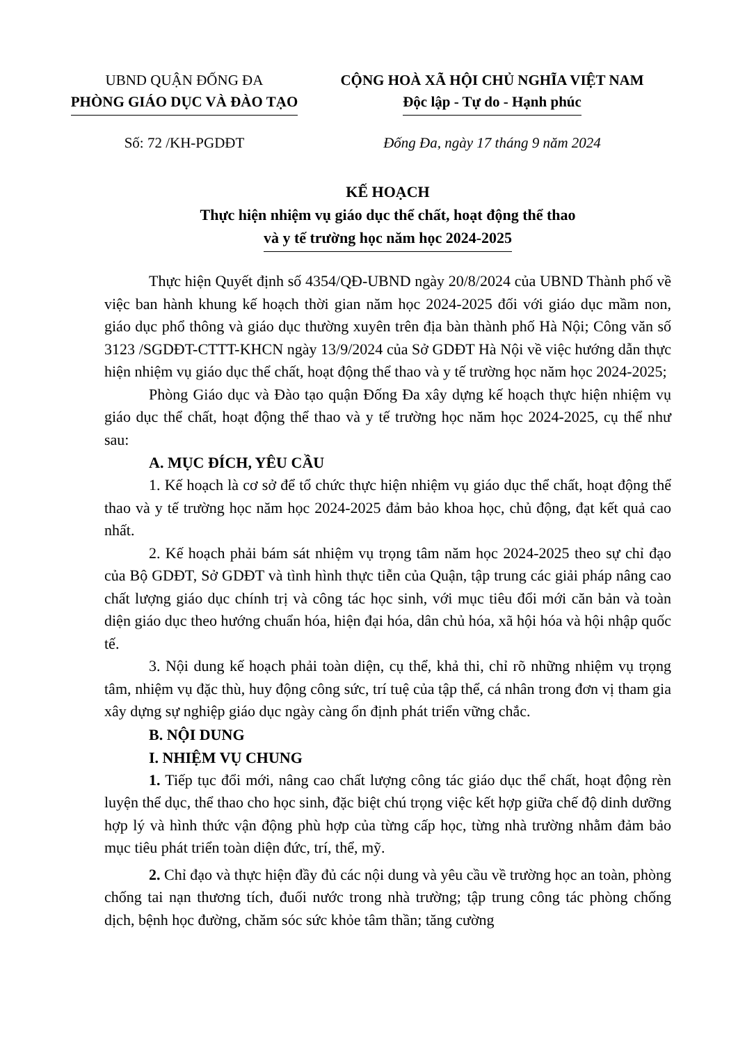UBND QUẬN ĐỐNG ĐA
PHÒNG GIÁO DỤC VÀ ĐÀO TẠO
CỘNG HOÀ XÃ HỘI CHỦ NGHĨA VIỆT NAM
Độc lập - Tự do - Hạnh phúc
Số: 72 /KH-PGDĐT Đống Đa, ngày 17 tháng 9 năm 2024
KẾ HOẠCH
Thực hiện nhiệm vụ giáo dục thể chất, hoạt động thể thao
và y tế trường học năm học 2024-2025
Thực hiện Quyết định số 4354/QĐ-UBND ngày 20/8/2024 của UBND Thành phố về việc ban hành khung kế hoạch thời gian năm học 2024-2025 đối với giáo dục mầm non, giáo dục phổ thông và giáo dục thường xuyên trên địa bàn thành phố Hà Nội; Công văn số 3123 /SGDĐT-CTTT-KHCN ngày 13/9/2024 của Sở GDĐT Hà Nội về việc hướng dẫn thực hiện nhiệm vụ giáo dục thể chất, hoạt động thể thao và y tế trường học năm học 2024-2025;
Phòng Giáo dục và Đào tạo quận Đống Đa xây dựng kế hoạch thực hiện nhiệm vụ giáo dục thể chất, hoạt động thể thao và y tế trường học năm học 2024-2025, cụ thể như sau:
A. MỤC ĐÍCH, YÊU CẦU
1. Kế hoạch là cơ sở để tổ chức thực hiện nhiệm vụ giáo dục thể chất, hoạt động thể thao và y tế trường học năm học 2024-2025 đảm bảo khoa học, chủ động, đạt kết quả cao nhất.
2. Kế hoạch phải bám sát nhiệm vụ trọng tâm năm học 2024-2025 theo sự chỉ đạo của Bộ GDĐT, Sở GDĐT và tình hình thực tiễn của Quận, tập trung các giải pháp nâng cao chất lượng giáo dục chính trị và công tác học sinh, với mục tiêu đổi mới căn bản và toàn diện giáo dục theo hướng chuẩn hóa, hiện đại hóa, dân chủ hóa, xã hội hóa và hội nhập quốc tế.
3. Nội dung kế hoạch phải toàn diện, cụ thể, khả thi, chỉ rõ những nhiệm vụ trọng tâm, nhiệm vụ đặc thù, huy động công sức, trí tuệ của tập thể, cá nhân trong đơn vị tham gia xây dựng sự nghiệp giáo dục ngày càng ổn định phát triển vững chắc.
B. NỘI DUNG
I. NHIỆM VỤ CHUNG
1. Tiếp tục đổi mới, nâng cao chất lượng công tác giáo dục thể chất, hoạt động rèn luyện thể dục, thể thao cho học sinh, đặc biệt chú trọng việc kết hợp giữa chế độ dinh dưỡng hợp lý và hình thức vận động phù hợp của từng cấp học, từng nhà trường nhằm đảm bảo mục tiêu phát triển toàn diện đức, trí, thể, mỹ.
2. Chỉ đạo và thực hiện đầy đủ các nội dung và yêu cầu về trường học an toàn, phòng chống tai nạn thương tích, đuối nước trong nhà trường; tập trung công tác phòng chống dịch, bệnh học đường, chăm sóc sức khỏe tâm thần; tăng cường